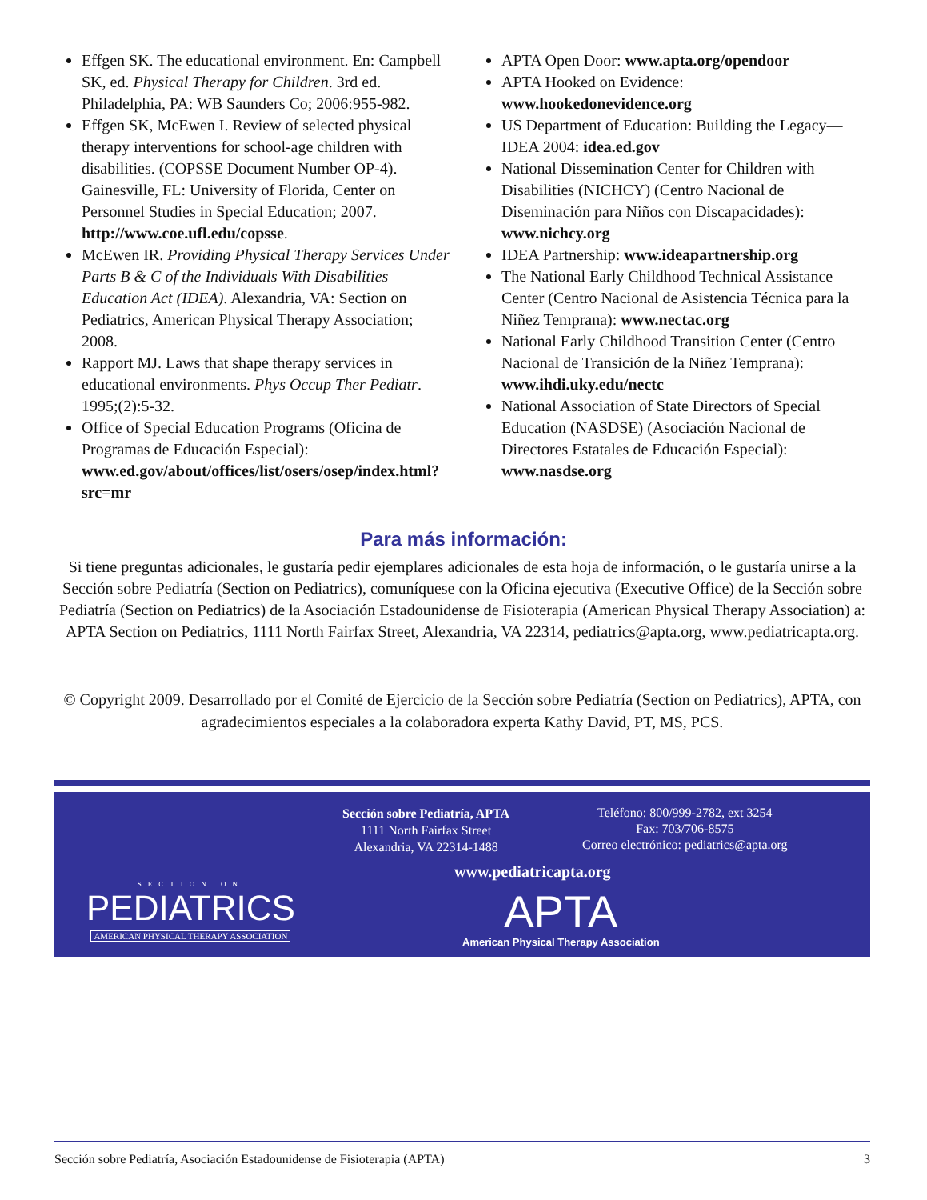Effgen SK. The educational environment. En: Campbell SK, ed. Physical Therapy for Children. 3rd ed. Philadelphia, PA: WB Saunders Co; 2006:955-982.
Effgen SK, McEwen I. Review of selected physical therapy interventions for school-age children with disabilities. (COPSSE Document Number OP-4). Gainesville, FL: University of Florida, Center on Personnel Studies in Special Education; 2007. http://www.coe.ufl.edu/copsse.
McEwen IR. Providing Physical Therapy Services Under Parts B & C of the Individuals With Disabilities Education Act (IDEA). Alexandria, VA: Section on Pediatrics, American Physical Therapy Association; 2008.
Rapport MJ. Laws that shape therapy services in educational environments. Phys Occup Ther Pediatr. 1995;(2):5-32.
Office of Special Education Programs (Oficina de Programas de Educación Especial): www.ed.gov/about/offices/list/osers/osep/index.html?src=mr
APTA Open Door: www.apta.org/opendoor
APTA Hooked on Evidence: www.hookedonevidence.org
US Department of Education: Building the Legacy—IDEA 2004: idea.ed.gov
National Dissemination Center for Children with Disabilities (NICHCY) (Centro Nacional de Diseminación para Niños con Discapacidades): www.nichcy.org
IDEA Partnership: www.ideapartnership.org
The National Early Childhood Technical Assistance Center (Centro Nacional de Asistencia Técnica para la Niñez Temprana): www.nectac.org
National Early Childhood Transition Center (Centro Nacional de Transición de la Niñez Temprana): www.ihdi.uky.edu/nectc
National Association of State Directors of Special Education (NASDSE) (Asociación Nacional de Directores Estatales de Educación Especial): www.nasdse.org
Para más información:
Si tiene preguntas adicionales, le gustaría pedir ejemplares adicionales de esta hoja de información, o le gustaría unirse a la Sección sobre Pediatría (Section on Pediatrics), comuníquese con la Oficina ejecutiva (Executive Office) de la Sección sobre Pediatría (Section on Pediatrics) de la Asociación Estadounidense de Fisioterapia (American Physical Therapy Association) a: APTA Section on Pediatrics, 1111 North Fairfax Street, Alexandria, VA 22314, pediatrics@apta.org, www.pediatricapta.org.
© Copyright 2009. Desarrollado por el Comité de Ejercicio de la Sección sobre Pediatría (Section on Pediatrics), APTA, con agradecimientos especiales a la colaboradora experta Kathy David, PT, MS, PCS.
SECTION ON
PEDIATRICS
AMERICAN PHYSICAL THERAPY ASSOCIATION
Sección sobre Pediatría, APTA
1111 North Fairfax Street
Alexandria, VA 22314-1488
Teléfono: 800/999-2782, ext 3254
Fax: 703/706-8575
Correo electrónico: pediatrics@apta.org
www.pediatricapta.org
APTA
American Physical Therapy Association
Sección sobre Pediatría, Asociación Estadounidense de Fisioterapia (APTA) 3